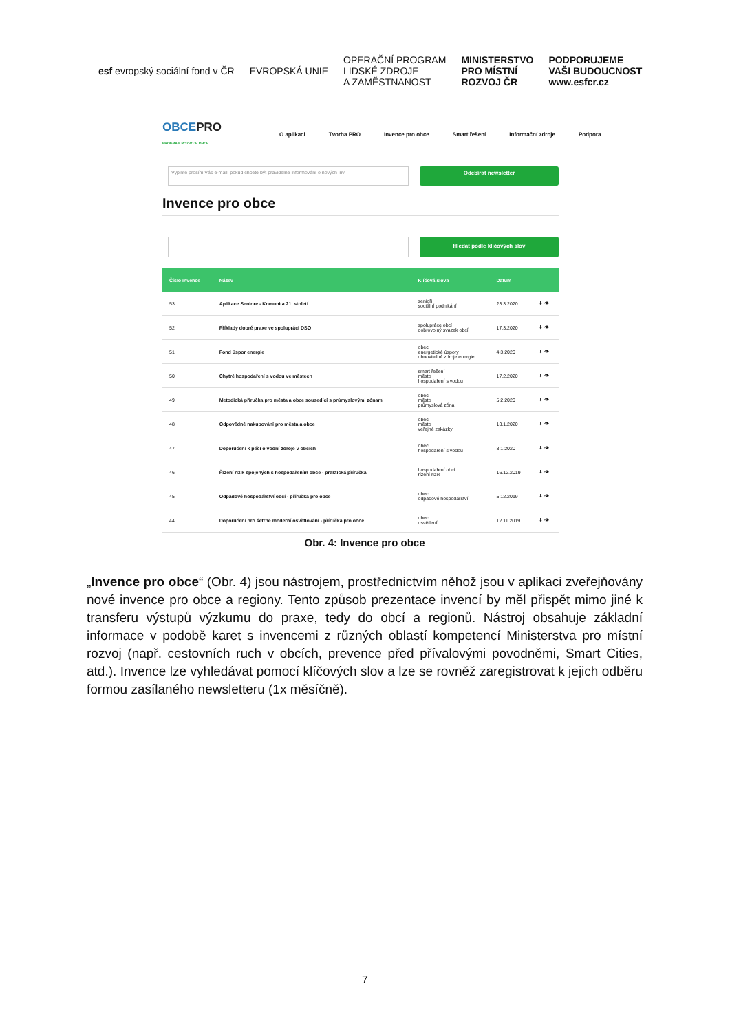esf evropský sociální fond v ČR
EVROPSKÁ UNIE
OPERAČNÍ PROGRAM
LIDSKÉ ZDROJE
A ZAMĚSTNANOST
MINISTERSTVO
PRO MÍSTNÍ
ROZVOJ ČR
PODPORUJEME
VAŠI BUDOUCNOST
www.esfcr.cz
OBCEPRO
PROGRAM ROZVOJE OBCE
O aplikaci Tvorba PRO Invence pro obce Smart řešení Informační zdroje Podpora
Vyplňte prosím Váš e-mail, pokud chcete být pravidelně informování o nových inv
Odebírat newsletter
Invence pro obce
Hledat podle klíčových slov
| Číslo invence | Název | Klíčová slova | Datum | |
| --- | --- | --- | --- | --- |
| 53 | Aplikace Seniore - Komunita 21. století | senioři sociální podnikání | 23.3.2020 | ⬇ 👁 |
| 52 | Příklady dobré praxe ve spolupráci DSO | spolupráce obcí dobrovolný svazek obcí | 17.3.2020 | ⬇ 👁 |
| 51 | Fond úspor energie | obec energetické úspory obnovitelné zdroje energie | 4.3.2020 | ⬇ 👁 |
| 50 | Chytré hospodaření s vodou ve městech | smart řešení město hospodaření s vodou | 17.2.2020 | ⬇ 👁 |
| 49 | Metodická příručka pro města a obce sousedící s průmyslovými zónami | obec město průmyslová zóna | 5.2.2020 | ⬇ 👁 |
| 48 | Odpovědné nakupování pro města a obce | obec město veřejné zakázky | 13.1.2020 | ⬇ 👁 |
| 47 | Doporučení k péči o vodní zdroje v obcích | obec hospodaření s vodou | 3.1.2020 | ⬇ 👁 |
| 46 | Řízení rizik spojených s hospodařením obce - praktická příručka | hospodaření obcí řízení rizik | 16.12.2019 | ⬇ 👁 |
| 45 | Odpadové hospodářství obcí - příručka pro obce | obec odpadové hospodářství | 5.12.2019 | ⬇ 👁 |
| 44 | Doporučení pro šetrné moderní osvětlování - příručka pro obce | obec osvětlení | 12.11.2019 | ⬇ 👁 |
Obr. 4: Invence pro obce
„Invence pro obce“ (Obr. 4) jsou nástrojem, prostřednictvím něhož jsou v aplikaci zveřejňovány nové invence pro obce a regiony. Tento způsob prezentace invencí by měl přispět mimo jiné k transferu výstupů výzkumu do praxe, tedy do obcí a regionů. Nástroj obsahuje základní informace v podobě karet s invencemi z různých oblastí kompetencí Ministerstva pro místní rozvoj (např. cestovních ruch v obcích, prevence před přívalovými povodněmi, Smart Cities, atd.). Invence lze vyhledávat pomocí klíčových slov a lze se rovněž zaregistrovat k jejich odběru formou zasílaného newsletteru (1x měsíčně).
7